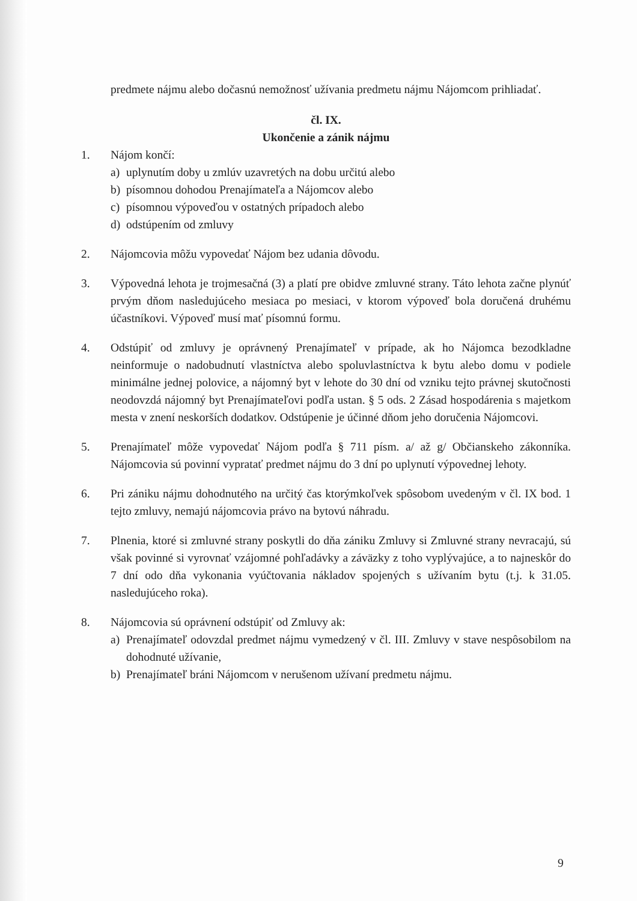predmete nájmu alebo dočasnú nemožnosť užívania predmetu nájmu Nájomcom prihliadať.
čl. IX.
Ukončenie a zánik nájmu
1. Nájom končí:
a) uplynutím doby u zmlúv uzavretých na dobu určitú alebo
b) písomnou dohodou Prenajímateľa a Nájomcov alebo
c) písomnou výpoveďou v ostatných prípadoch alebo
d) odstúpením od zmluvy
2. Nájomcovia môžu vypovedať Nájom bez udania dôvodu.
3. Výpovedná lehota je trojmesačná (3) a platí pre obidve zmluvné strany. Táto lehota začne plynúť prvým dňom nasledujúceho mesiaca po mesiaci, v ktorom výpoveď bola doručená druhému účastníkovi. Výpoveď musí mať písomnú formu.
4. Odstúpiť od zmluvy je oprávnený Prenajímateľ v prípade, ak ho Nájomca bezodkladne neinformuje o nadobudnutí vlastníctva alebo spoluvlastníctva k bytu alebo domu v podiele minimálne jednej polovice, a nájomný byt v lehote do 30 dní od vzniku tejto právnej skutočnosti neodovzdá nájomný byt Prenajímateľovi podľa ustan. § 5 ods. 2 Zásad hospodárenia s majetkom mesta v znení neskorších dodatkov. Odstúpenie je účinné dňom jeho doručenia Nájomcovi.
5. Prenajímateľ môže vypovedať Nájom podľa § 711 písm. a/ až g/ Občianskeho zákonníka. Nájomcovia sú povinní vypratať predmet nájmu do 3 dní po uplynutí výpovednej lehoty.
6. Pri zániku nájmu dohodnutého na určitý čas ktorýmkoľvek spôsobom uvedeným v čl. IX bod. 1 tejto zmluvy, nemajú nájomcovia právo na bytovú náhradu.
7. Plnenia, ktoré si zmluvné strany poskytli do dňa zániku Zmluvy si Zmluvné strany nevracajú, sú však povinné si vyrovnať vzájomné pohľadávky a záväzky z toho vyplývajúce, a to najneskôr do 7 dní odo dňa vykonania vyúčtovania nákladov spojených s užívaním bytu (t.j. k 31.05. nasledujúceho roka).
8. Nájomcovia sú oprávnení odstúpiť od Zmluvy ak:
a) Prenajímateľ odovzdal predmet nájmu vymedzený v čl. III. Zmluvy v stave nespôsobilom na dohodnuté užívanie,
b) Prenajímateľ bráni Nájomcom v nerušenom užívaní predmetu nájmu.
9